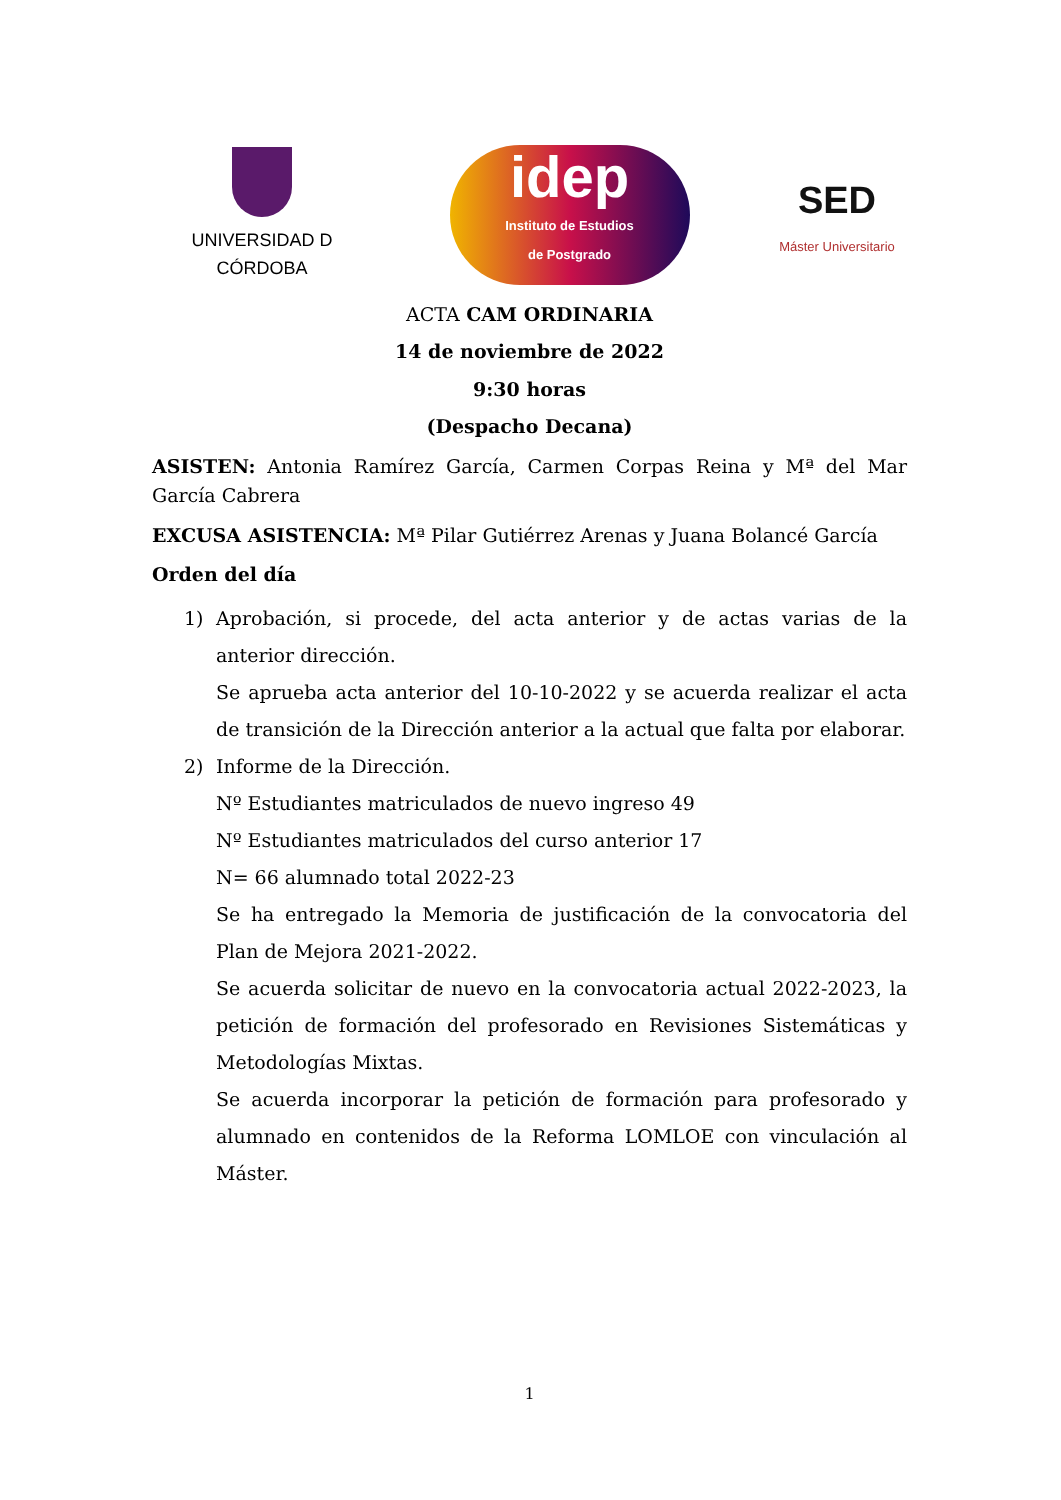UNIVERSIDAD D CÓRDOBA
idep
Instituto de Estudios
de Postgrado
SED
Máster Universitario
ACTA CAM ORDINARIA
14 de noviembre de 2022
9:30 horas
(Despacho Decana)
ASISTEN: Antonia Ramírez García, Carmen Corpas Reina y Mª del Mar García Cabrera
EXCUSA ASISTENCIA: Mª Pilar Gutiérrez Arenas y Juana Bolancé García
Orden del día
1) Aprobación, si procede, del acta anterior y de actas varias de la anterior dirección.
Se aprueba acta anterior del 10-10-2022 y se acuerda realizar el acta de transición de la Dirección anterior a la actual que falta por elaborar.
2) Informe de la Dirección.
Nº Estudiantes matriculados de nuevo ingreso 49
Nº Estudiantes matriculados del curso anterior 17
N= 66 alumnado total 2022-23
Se ha entregado la Memoria de justificación de la convocatoria del Plan de Mejora 2021-2022.
Se acuerda solicitar de nuevo en la convocatoria actual 2022-2023, la petición de formación del profesorado en Revisiones Sistemáticas y Metodologías Mixtas.
Se acuerda incorporar la petición de formación para profesorado y alumnado en contenidos de la Reforma LOMLOE con vinculación al Máster.
1